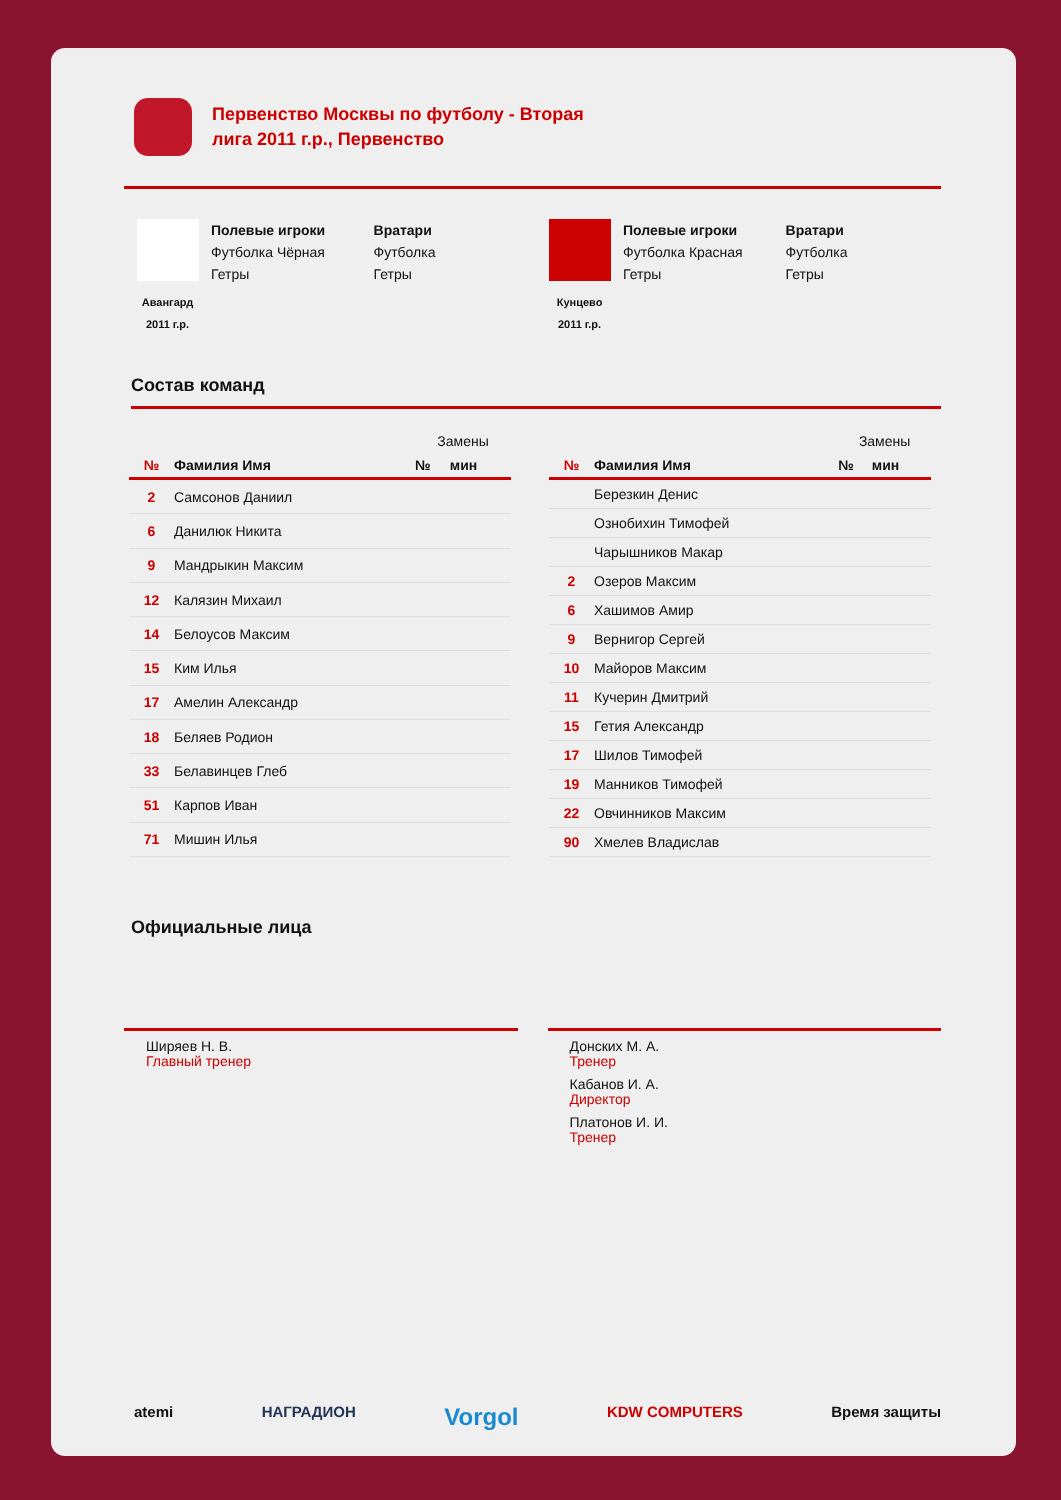Первенство Москвы по футболу - Вторая
лига 2011 г.р., Первенство
Авангард
2011 г.р.
Полевые игроки
Футболка Чёрная
Гетры
Вратари
Футболка
Гетры
Кунцево
2011 г.р.
Полевые игроки
Футболка Красная
Гетры
Вратари
Футболка
Гетры
Состав команд
| | | Замены | |
| --- | --- | --- | --- |
| № | Фамилия Имя | № | мин |
| 2 | Самсонов Даниил | | |
| 6 | Данилюк Никита | | |
| 9 | Мандрыкин Максим | | |
| 12 | Калязин Михаил | | |
| 14 | Белоусов Максим | | |
| 15 | Ким Илья | | |
| 17 | Амелин Александр | | |
| 18 | Беляев Родион | | |
| 33 | Белавинцев Глеб | | |
| 51 | Карпов Иван | | |
| 71 | Мишин Илья | | |
| | | Замены | |
| --- | --- | --- | --- |
| № | Фамилия Имя | № | мин |
| | Березкин Денис | | |
| | Ознобихин Тимофей | | |
| | Чарышников Макар | | |
| 2 | Озеров Максим | | |
| 6 | Хашимов Амир | | |
| 9 | Вернигор Сергей | | |
| 10 | Майоров Максим | | |
| 11 | Кучерин Дмитрий | | |
| 15 | Гетия Александр | | |
| 17 | Шилов Тимофей | | |
| 19 | Манников Тимофей | | |
| 22 | Овчинников Максим | | |
| 90 | Хмелев Владислав | | |
Официальные лица
Ширяев Н. В.
Главный тренер
Донских М. А.
Тренер
Кабанов И. А.
Директор
Платонов И. И.
Тренер
atemi НАГРАДИОН Vorgol KDW COMPUTERS Время защиты